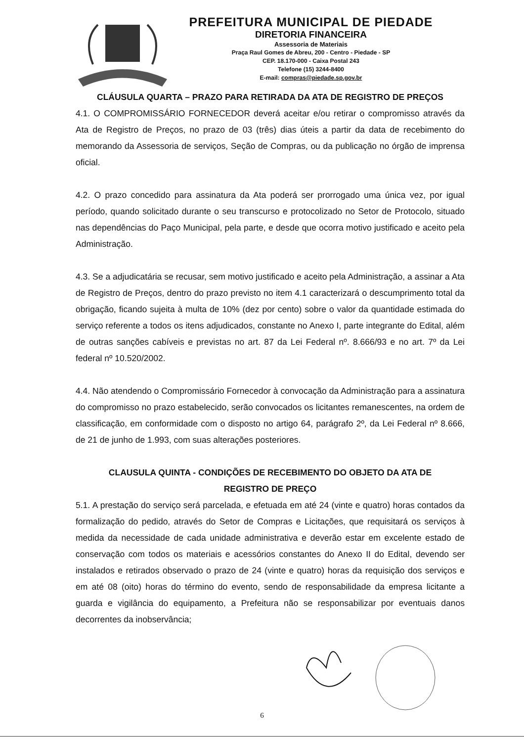PREFEITURA MUNICIPAL DE PIEDADE
DIRETORIA FINANCEIRA
Assessoria de Materiais
Praça Raul Gomes de Abreu, 200 - Centro - Piedade - SP
CEP. 18.170-000 - Caixa Postal 243
Telefone (15) 3244-8400
E-mail: compras@piedade.sp.gov.br
CLÁUSULA QUARTA – PRAZO PARA RETIRADA DA ATA DE REGISTRO DE PREÇOS
4.1. O COMPROMISSÁRIO FORNECEDOR deverá aceitar e/ou retirar o compromisso através da Ata de Registro de Preços, no prazo de 03 (três) dias úteis a partir da data de recebimento do memorando da Assessoria de serviços, Seção de Compras, ou da publicação no órgão de imprensa oficial.
4.2. O prazo concedido para assinatura da Ata poderá ser prorrogado uma única vez, por igual período, quando solicitado durante o seu transcurso e protocolizado no Setor de Protocolo, situado nas dependências do Paço Municipal, pela parte, e desde que ocorra motivo justificado e aceito pela Administração.
4.3. Se a adjudicatária se recusar, sem motivo justificado e aceito pela Administração, a assinar a Ata de Registro de Preços, dentro do prazo previsto no item 4.1 caracterizará o descumprimento total da obrigação, ficando sujeita à multa de 10% (dez por cento) sobre o valor da quantidade estimada do serviço referente a todos os itens adjudicados, constante no Anexo I, parte integrante do Edital, além de outras sanções cabíveis e previstas no art. 87 da Lei Federal nº. 8.666/93 e no art. 7º da Lei federal nº 10.520/2002.
4.4. Não atendendo o Compromissário Fornecedor à convocação da Administração para a assinatura do compromisso no prazo estabelecido, serão convocados os licitantes remanescentes, na ordem de classificação, em conformidade com o disposto no artigo 64, parágrafo 2º, da Lei Federal nº 8.666, de 21 de junho de 1.993, com suas alterações posteriores.
CLAUSULA QUINTA - CONDIÇÕES DE RECEBIMENTO DO OBJETO DA ATA DE
REGISTRO DE PREÇO
5.1. A prestação do serviço será parcelada, e efetuada em até 24 (vinte e quatro) horas contados da formalização do pedido, através do Setor de Compras e Licitações, que requisitará os serviços à medida da necessidade de cada unidade administrativa e deverão estar em excelente estado de conservação com todos os materiais e acessórios constantes do Anexo II do Edital, devendo ser instalados e retirados observado o prazo de 24 (vinte e quatro) horas da requisição dos serviços e em até 08 (oito) horas do término do evento, sendo de responsabilidade da empresa licitante a guarda e vigilância do equipamento, a Prefeitura não se responsabilizar por eventuais danos decorrentes da inobservância;
6